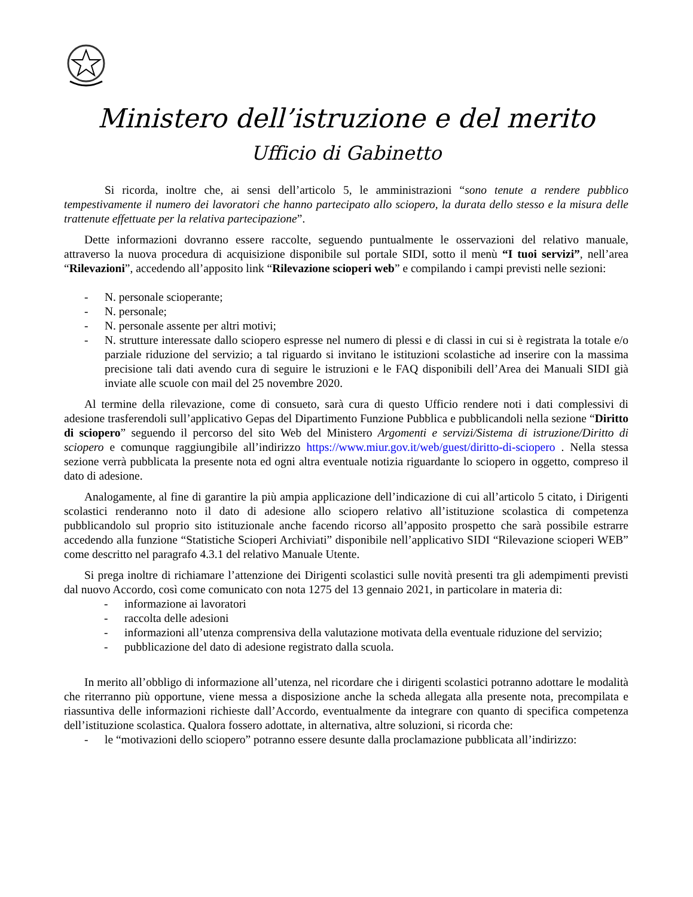Ministero dell’istruzione e del merito
Ufficio di Gabinetto
Si ricorda, inoltre che, ai sensi dell’articolo 5, le amministrazioni “sono tenute a rendere pubblico tempestivamente il numero dei lavoratori che hanno partecipato allo sciopero, la durata dello stesso e la misura delle trattenute effettuate per la relativa partecipazione”.
Dette informazioni dovranno essere raccolte, seguendo puntualmente le osservazioni del relativo manuale, attraverso la nuova procedura di acquisizione disponibile sul portale SIDI, sotto il menù “I tuoi servizi”, nell’area “Rilevazioni”, accedendo all’apposito link “Rilevazione scioperi web” e compilando i campi previsti nelle sezioni:
- N. personale scioperante;
- N. personale;
- N. personale assente per altri motivi;
- N. strutture interessate dallo sciopero espresse nel numero di plessi e di classi in cui si è registrata la totale e/o parziale riduzione del servizio; a tal riguardo si invitano le istituzioni scolastiche ad inserire con la massima precisione tali dati avendo cura di seguire le istruzioni e le FAQ disponibili dell’Area dei Manuali SIDI già inviate alle scuole con mail del 25 novembre 2020.
Al termine della rilevazione, come di consueto, sarà cura di questo Ufficio rendere noti i dati complessivi di adesione trasferendoli sull’applicativo Gepas del Dipartimento Funzione Pubblica e pubblicandoli nella sezione “Diritto di sciopero” seguendo il percorso del sito Web del Ministero Argomenti e servizi/Sistema di istruzione/Diritto di sciopero e comunque raggiungibile all’indirizzo https://www.miur.gov.it/web/guest/diritto-di-sciopero . Nella stessa sezione verrà pubblicata la presente nota ed ogni altra eventuale notizia riguardante lo sciopero in oggetto, compreso il dato di adesione.
Analogamente, al fine di garantire la più ampia applicazione dell’indicazione di cui all’articolo 5 citato, i Dirigenti scolastici renderanno noto il dato di adesione allo sciopero relativo all’istituzione scolastica di competenza pubblicandolo sul proprio sito istituzionale anche facendo ricorso all’apposito prospetto che sarà possibile estrarre accedendo alla funzione “Statistiche Scioperi Archiviati” disponibile nell’applicativo SIDI “Rilevazione scioperi WEB” come descritto nel paragrafo 4.3.1 del relativo Manuale Utente.
Si prega inoltre di richiamare l’attenzione dei Dirigenti scolastici sulle novità presenti tra gli adempimenti previsti dal nuovo Accordo, così come comunicato con nota 1275 del 13 gennaio 2021, in particolare in materia di:
- informazione ai lavoratori
- raccolta delle adesioni
- informazioni all’utenza comprensiva della valutazione motivata della eventuale riduzione del servizio;
- pubblicazione del dato di adesione registrato dalla scuola.
In merito all’obbligo di informazione all’utenza, nel ricordare che i dirigenti scolastici potranno adottare le modalità che riterranno più opportune, viene messa a disposizione anche la scheda allegata alla presente nota, precompilata e riassuntiva delle informazioni richieste dall’Accordo, eventualmente da integrare con quanto di specifica competenza dell’istituzione scolastica. Qualora fossero adottate, in alternativa, altre soluzioni, si ricorda che:
- le “motivazioni dello sciopero” potranno essere desunte dalla proclamazione pubblicata all’indirizzo: